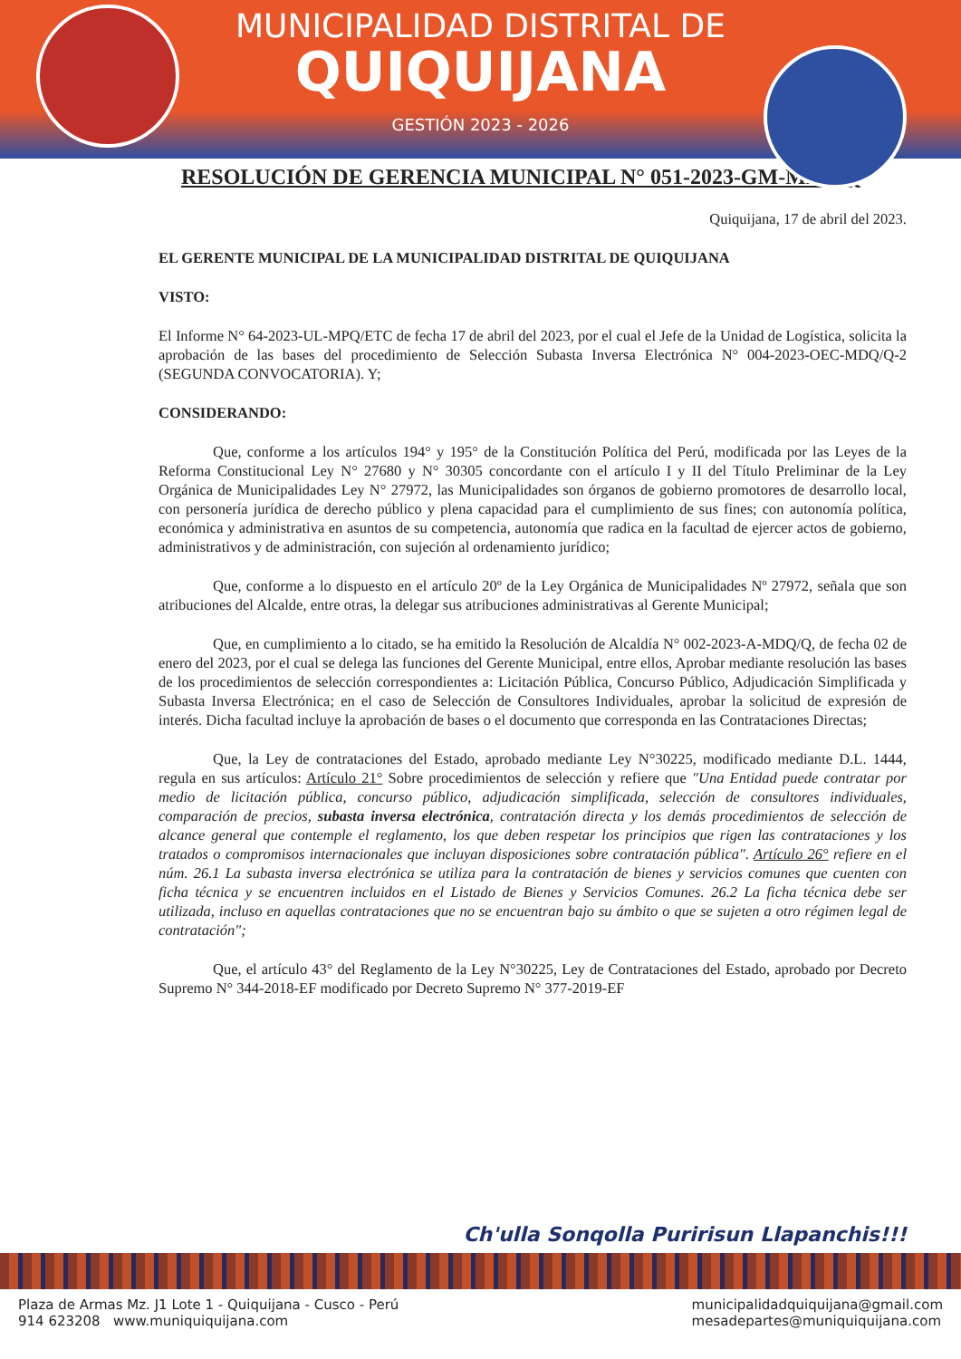MUNICIPALIDAD DISTRITAL DE
QUIQUIJANA
GESTIÓN 2023 - 2026
RESOLUCIÓN DE GERENCIA MUNICIPAL N° 051-2023-GM-MDQ/Q
Quiquijana, 17 de abril del 2023.
EL GERENTE MUNICIPAL DE LA MUNICIPALIDAD DISTRITAL DE QUIQUIJANA
VISTO:
El Informe N° 64-2023-UL-MPQ/ETC de fecha 17 de abril del 2023, por el cual el Jefe de la Unidad de Logística, solicita la aprobación de las bases del procedimiento de Selección Subasta Inversa Electrónica N° 004-2023-OEC-MDQ/Q-2 (SEGUNDA CONVOCATORIA). Y;
CONSIDERANDO:
Que, conforme a los artículos 194° y 195° de la Constitución Política del Perú, modificada por las Leyes de la Reforma Constitucional Ley N° 27680 y N° 30305 concordante con el artículo I y II del Título Preliminar de la Ley Orgánica de Municipalidades Ley N° 27972, las Municipalidades son órganos de gobierno promotores de desarrollo local, con personería jurídica de derecho público y plena capacidad para el cumplimiento de sus fines; con autonomía política, económica y administrativa en asuntos de su competencia, autonomía que radica en la facultad de ejercer actos de gobierno, administrativos y de administración, con sujeción al ordenamiento jurídico;
Que, conforme a lo dispuesto en el artículo 20º de la Ley Orgánica de Municipalidades Nº 27972, señala que son atribuciones del Alcalde, entre otras, la delegar sus atribuciones administrativas al Gerente Municipal;
Que, en cumplimiento a lo citado, se ha emitido la Resolución de Alcaldía N° 002-2023-A-MDQ/Q, de fecha 02 de enero del 2023, por el cual se delega las funciones del Gerente Municipal, entre ellos, Aprobar mediante resolución las bases de los procedimientos de selección correspondientes a: Licitación Pública, Concurso Público, Adjudicación Simplificada y Subasta Inversa Electrónica; en el caso de Selección de Consultores Individuales, aprobar la solicitud de expresión de interés. Dicha facultad incluye la aprobación de bases o el documento que corresponda en las Contrataciones Directas;
Que, la Ley de contrataciones del Estado, aprobado mediante Ley N°30225, modificado mediante D.L. 1444, regula en sus artículos: Artículo 21° Sobre procedimientos de selección y refiere que "Una Entidad puede contratar por medio de licitación pública, concurso público, adjudicación simplificada, selección de consultores individuales, comparación de precios, subasta inversa electrónica, contratación directa y los demás procedimientos de selección de alcance general que contemple el reglamento, los que deben respetar los principios que rigen las contrataciones y los tratados o compromisos internacionales que incluyan disposiciones sobre contratación pública". Artículo 26° refiere en el núm. 26.1 La subasta inversa electrónica se utiliza para la contratación de bienes y servicios comunes que cuenten con ficha técnica y se encuentren incluidos en el Listado de Bienes y Servicios Comunes. 26.2 La ficha técnica debe ser utilizada, incluso en aquellas contrataciones que no se encuentran bajo su ámbito o que se sujeten a otro régimen legal de contratación";
Que, el artículo 43° del Reglamento de la Ley N°30225, Ley de Contrataciones del Estado, aprobado por Decreto Supremo N° 344-2018-EF modificado por Decreto Supremo N° 377-2019-EF
Ch'ulla Sonqolla Puririsun Llapanchis!!!
Plaza de Armas Mz. J1 Lote 1 - Quiquijana - Cusco - Perú
914 623208 www.muniquiquijana.com
municipalidadquiquijana@gmail.com
mesadepartes@muniquiquijana.com